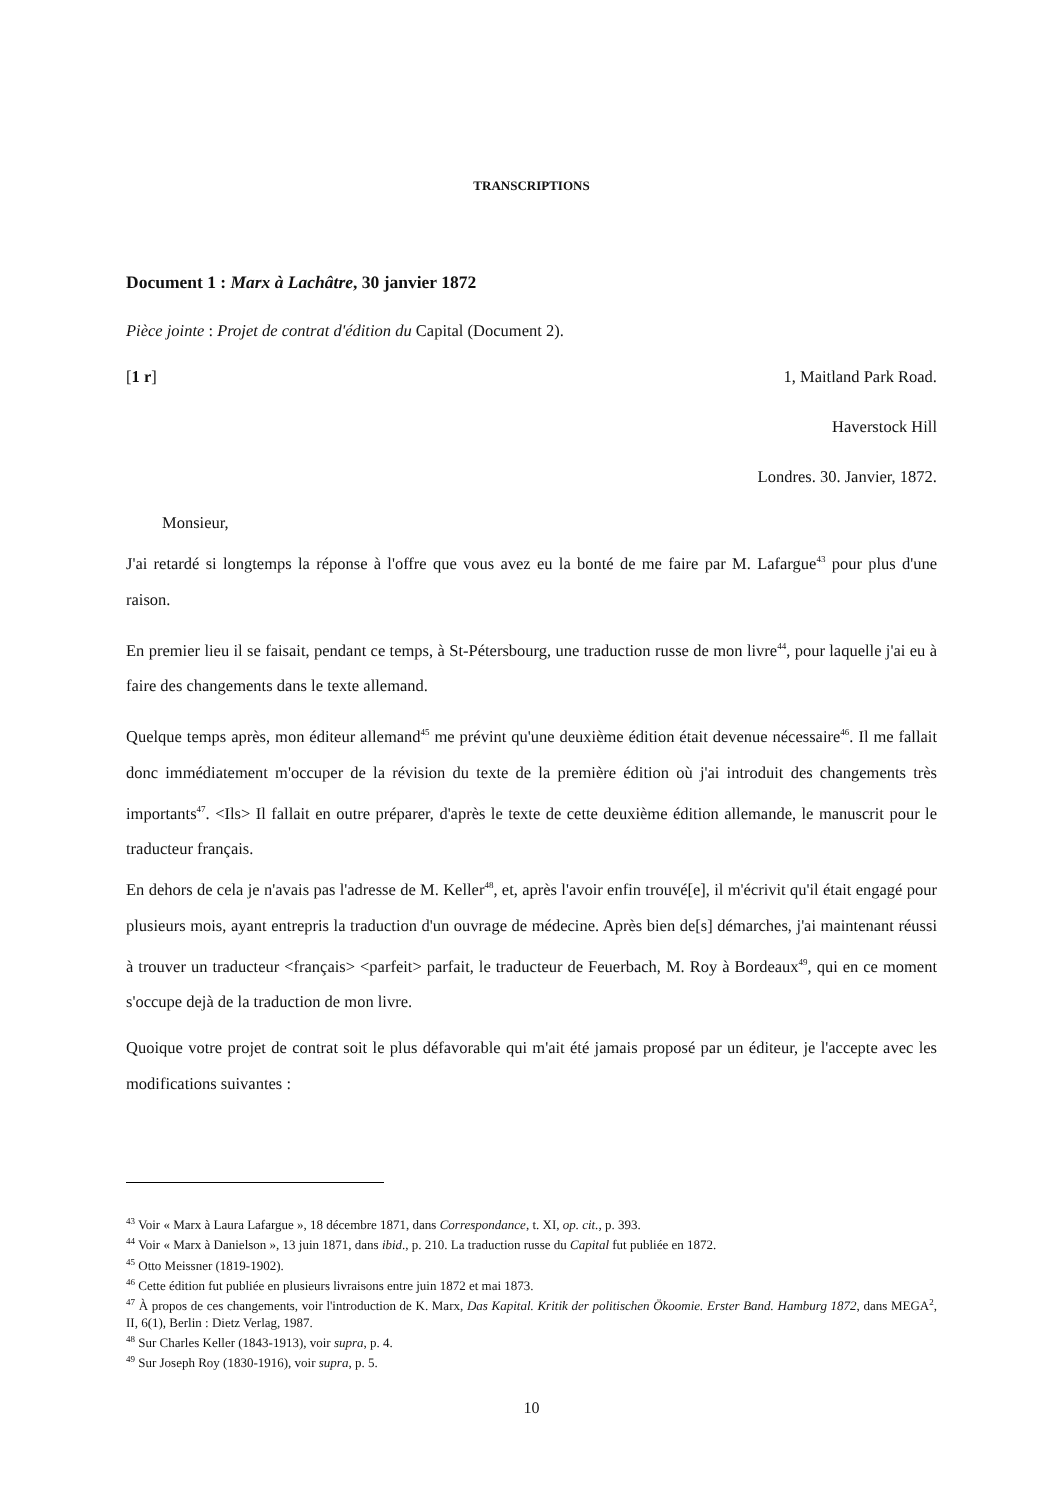TRANSCRIPTIONS
Document 1 : Marx à Lachâtre, 30 janvier 1872
Pièce jointe : Projet de contrat d'édition du Capital (Document 2).
[1 r] 1, Maitland Park Road.
Haverstock Hill
Londres. 30. Janvier, 1872.
Monsieur,
J'ai retardé si longtemps la réponse à l'offre que vous avez eu la bonté de me faire par M. Lafargue<sup>43</sup> pour plus d'une raison.
En premier lieu il se faisait, pendant ce temps, à St-Pétersbourg, une traduction russe de mon livre<sup>44</sup>, pour laquelle j'ai eu à faire des changements dans le texte allemand.
Quelque temps après, mon éditeur allemand<sup>45</sup> me prévint qu'une deuxième édition était devenue nécessaire<sup>46</sup>. Il me fallait donc immédiatement m'occuper de la révision du texte de la première édition où j'ai introduit des changements très importants<sup>47</sup>. <Ils> Il fallait en outre préparer, d'après le texte de cette deuxième édition allemande, le manuscrit pour le traducteur français.
En dehors de cela je n'avais pas l'adresse de M. Keller<sup>48</sup>, et, après l'avoir enfin trouvé[e], il m'écrivit qu'il était engagé pour plusieurs mois, ayant entrepris la traduction d'un ouvrage de médecine. Après bien de[s] démarches, j'ai maintenant réussi à trouver un traducteur <français> <parfeit> parfait, le traducteur de Feuerbach, M. Roy à Bordeaux<sup>49</sup>, qui en ce moment s'occupe dejà de la traduction de mon livre.
Quoique votre projet de contrat soit le plus défavorable qui m'ait été jamais proposé par un éditeur, je l'accepte avec les modifications suivantes :
<sup>43</sup> Voir « Marx à Laura Lafargue », 18 décembre 1871, dans Correspondance, t. XI, op. cit., p. 393.
<sup>44</sup> Voir « Marx à Danielson », 13 juin 1871, dans ibid., p. 210. La traduction russe du Capital fut publiée en 1872.
<sup>45</sup> Otto Meissner (1819-1902).
<sup>46</sup> Cette édition fut publiée en plusieurs livraisons entre juin 1872 et mai 1873.
<sup>47</sup> À propos de ces changements, voir l'introduction de K. Marx, Das Kapital. Kritik der politischen Ökoomie. Erster Band. Hamburg 1872, dans MEGA<sup>2</sup>, II, 6(1), Berlin : Dietz Verlag, 1987.
<sup>48</sup> Sur Charles Keller (1843-1913), voir supra, p. 4.
<sup>49</sup> Sur Joseph Roy (1830-1916), voir supra, p. 5.
10